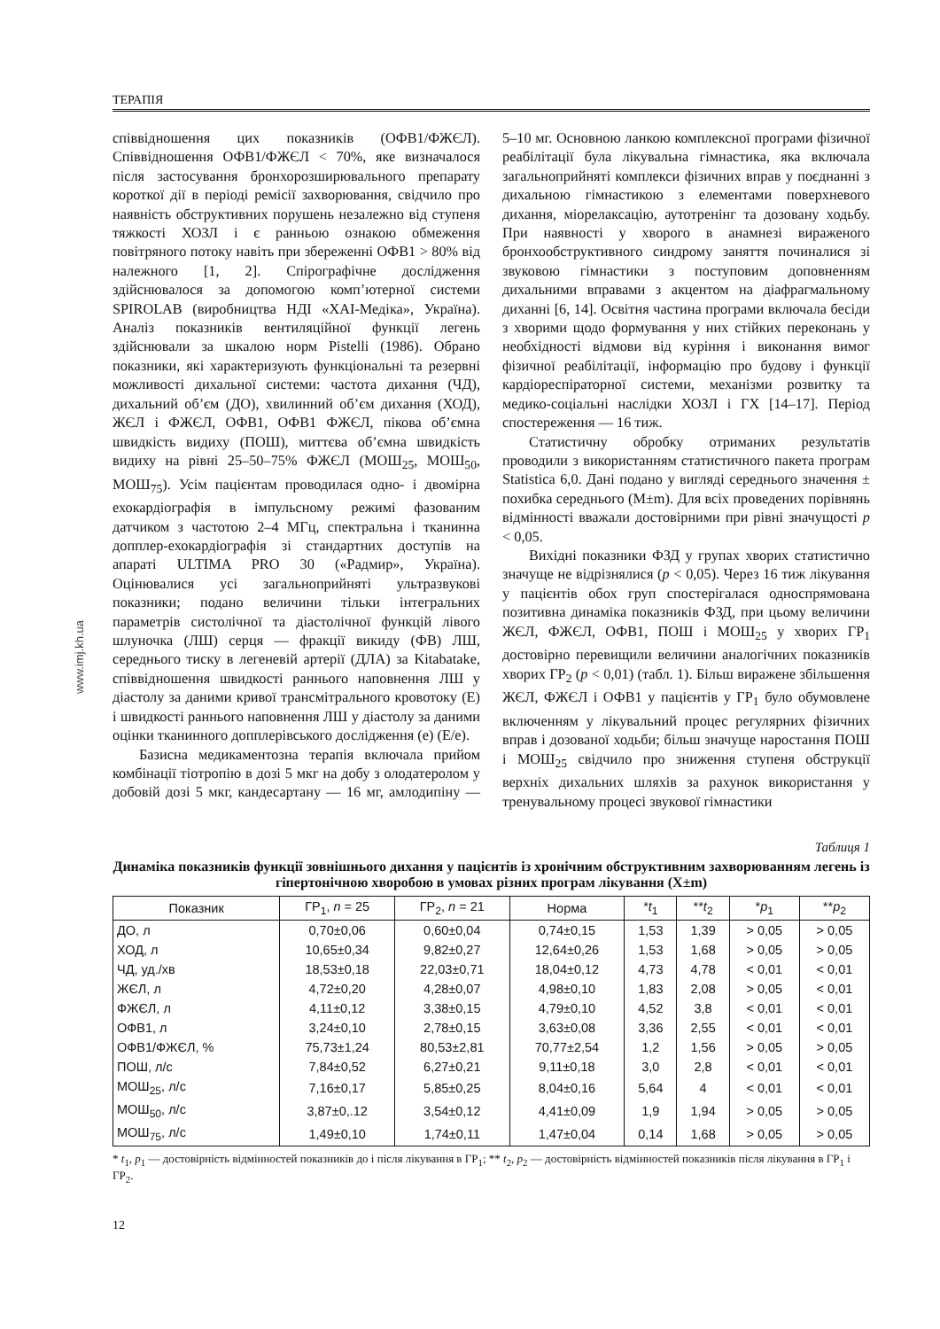ТЕРАПІЯ
www.imj.kh.ua
співвідношення цих показників (ОФВ1/ФЖЄЛ). Співвідношення ОФВ1/ФЖЄЛ < 70%, яке визначалося після застосування бронхорозширювального препарату короткої дії в періоді ремісії захворювання, свідчило про наявність обструктивних порушень незалежно від ступеня тяжкості ХОЗЛ і є ранньою ознакою обмеження повітряного потоку навіть при збереженні ОФВ1 > 80% від належного [1, 2]. Спірографічне дослідження здійснювалося за допомогою комп’ютерної системи SPIROLAB (виробництва НДІ «ХАІ-Медіка», Україна). Аналіз показників вентиляційної функції легень здійснювали за шкалою норм Pistelli (1986). Обрано показники, які характеризують функціональні та резервні можливості дихальної системи: частота дихання (ЧД), дихальний об’єм (ДО), хвилинний об’єм дихання (ХОД), ЖЄЛ і ФЖЄЛ, ОФВ1, ОФВ1 ФЖЄЛ, пікова об’ємна швидкість видиху (ПОШ), миттєва об’ємна швидкість видиху на рівні 25–50–75% ФЖЄЛ (МОШ<sub>25</sub>, МОШ<sub>50</sub>, МОШ<sub>75</sub>). Усім пацієнтам проводилася одно- і двомірна ехокардіографія в імпульсному режимі фазованим датчиком з частотою 2–4 МГц, спектральна і тканинна допплер-ехокардіографія зі стандартних доступів на апараті ULTIMA PRO 30 («Радмир», Україна). Оцінювалися усі загальноприйняті ультразвукові показники; подано величини тільки інтегральних параметрів систолічної та діастолічної функцій лівого шлуночка (ЛШ) серця — фракції викиду (ФВ) ЛШ, середнього тиску в легеневій артерії (ДЛА) за Kitabatake, співвідношення швидкості раннього наповнення ЛШ у діастолу за даними кривої трансмітрального кровотоку (Е) і швидкості раннього наповнення ЛШ у діастолу за даними оцінки тканинного допплерівського дослідження (е) (Е/е).
Базисна медикаментозна терапія включала прийом комбінації тіотропію в дозі 5 мкг на добу з олодатеролом у добовій дозі 5 мкг, кандесартану — 16 мг, амлодипіну — 5–10 мг. Основною ланкою комплексної програми фізичної реабілітації була лікувальна гімнастика, яка включала загальноприйняті комплекси фізичних вправ у поєднанні з дихальною гімнастикою з елементами поверхневого дихання, міорелаксацію, аутотренінг та дозовану ходьбу. При наявності у хворого в анамнезі вираженого бронхообструктивного синдрому заняття починалися зі звуковою гімнастики з поступовим доповненням дихальними вправами з акцентом на діафрагмальному диханні [6, 14]. Освітня частина програми включала бесіди з хворими щодо формування у них стійких переконань у необхідності відмови від куріння і виконання вимог фізичної реабілітації, інформацію про будову і функції кардіореспіраторної системи, механізми розвитку та медико-соціальні наслідки ХОЗЛ і ГХ [14–17]. Період спостереження — 16 тиж.
Статистичну обробку отриманих результатів проводили з використанням статистичного пакета програм Statistica 6,0. Дані подано у вигляді середнього значення ± похибка середнього (M±m). Для всіх проведених порівнянь відмінності вважали достовірними при рівні значущості p < 0,05.
Вихідні показники ФЗД у групах хворих статистично значуще не відрізнялися (p < 0,05). Через 16 тиж лікування у пацієнтів обох груп спостерігалася односпрямована позитивна динаміка показників ФЗД, при цьому величини ЖЄЛ, ФЖЄЛ, ОФВ1, ПОШ і МОШ<sub>25</sub> у хворих ГР<sub>1</sub> достовірно перевищили величини аналогічних показників хворих ГР<sub>2</sub> (p < 0,01) (табл. 1). Більш виражене збільшення ЖЄЛ, ФЖЄЛ і ОФВ1 у пацієнтів у ГР<sub>1</sub> було обумовлене включенням у лікувальний процес регулярних фізичних вправ і дозованої ходьби; більш значуще наростання ПОШ і МОШ<sub>25</sub> свідчило про зниження ступеня обструкції верхніх дихальних шляхів за рахунок використання у тренувальному процесі звукової гімнастики
Таблиця 1
Динаміка показників функції зовнішнього дихання у пацієнтів із хронічним обструктивним захворюванням легень із гіпертонічною хворобою в умовах різних програм лікування (Х±m)
| Показник | ГР<sub>1</sub>, n = 25 | ГР<sub>2</sub>, n = 21 | Норма | * t<sub>1</sub> | ** t<sub>2</sub> | * p<sub>1</sub> | ** p<sub>2</sub> |
| --- | --- | --- | --- | --- | --- | --- | --- |
| ДО, л | 0,70±0,06 | 0,60±0,04 | 0,74±0,15 | 1,53 | 1,39 | > 0,05 | > 0,05 |
| ХОД, л | 10,65±0,34 | 9,82±0,27 | 12,64±0,26 | 1,53 | 1,68 | > 0,05 | > 0,05 |
| ЧД, уд./хв | 18,53±0,18 | 22,03±0,71 | 18,04±0,12 | 4,73 | 4,78 | < 0,01 | < 0,01 |
| ЖЄЛ, л | 4,72±0,20 | 4,28±0,07 | 4,98±0,10 | 1,83 | 2,08 | > 0,05 | < 0,01 |
| ФЖЄЛ, л | 4,11±0,12 | 3,38±0,15 | 4,79±0,10 | 4,52 | 3,8 | < 0,01 | < 0,01 |
| ОФВ1, л | 3,24±0,10 | 2,78±0,15 | 3,63±0,08 | 3,36 | 2,55 | < 0,01 | < 0,01 |
| ОФВ1/ФЖЄЛ, % | 75,73±1,24 | 80,53±2,81 | 70,77±2,54 | 1,2 | 1,56 | > 0,05 | > 0,05 |
| ПОШ, л/с | 7,84±0,52 | 6,27±0,21 | 9,11±0,18 | 3,0 | 2,8 | < 0,01 | < 0,01 |
| МОШ<sub>25</sub>, л/с | 7,16±0,17 | 5,85±0,25 | 8,04±0,16 | 5,64 | 4 | < 0,01 | < 0,01 |
| МОШ<sub>50</sub>, л/с | 3,87±0,.12 | 3,54±0,12 | 4,41±0,09 | 1,9 | 1,94 | > 0,05 | > 0,05 |
| МОШ<sub>75</sub>, л/с | 1,49±0,10 | 1,74±0,11 | 1,47±0,04 | 0,14 | 1,68 | > 0,05 | > 0,05 |
* t<sub>1</sub>, p<sub>1</sub> — достовірність відмінностей показників до і після лікування в ГР<sub>1</sub>; ** t<sub>2</sub>, p<sub>2</sub> — достовірність відмінностей показників після лікування в ГР<sub>1</sub> і ГР<sub>2</sub>.
12